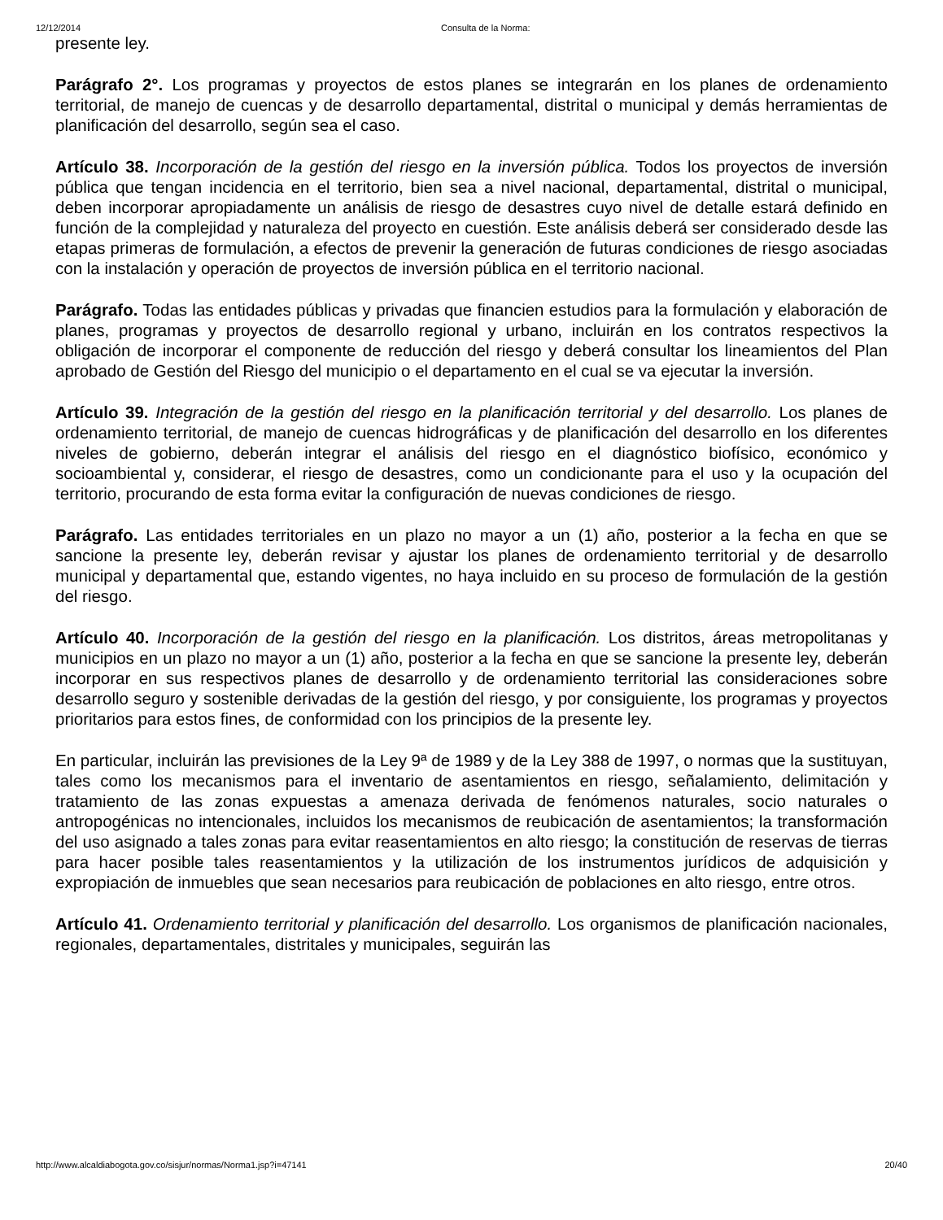12/12/2014 Consulta de la Norma:
presente ley.
Parágrafo 2°. Los programas y proyectos de estos planes se integrarán en los planes de ordenamiento territorial, de manejo de cuencas y de desarrollo departamental, distrital o municipal y demás herramientas de planificación del desarrollo, según sea el caso.
Artículo 38. Incorporación de la gestión del riesgo en la inversión pública. Todos los proyectos de inversión pública que tengan incidencia en el territorio, bien sea a nivel nacional, departamental, distrital o municipal, deben incorporar apropiadamente un análisis de riesgo de desastres cuyo nivel de detalle estará definido en función de la complejidad y naturaleza del proyecto en cuestión. Este análisis deberá ser considerado desde las etapas primeras de formulación, a efectos de prevenir la generación de futuras condiciones de riesgo asociadas con la instalación y operación de proyectos de inversión pública en el territorio nacional.
Parágrafo. Todas las entidades públicas y privadas que financien estudios para la formulación y elaboración de planes, programas y proyectos de desarrollo regional y urbano, incluirán en los contratos respectivos la obligación de incorporar el componente de reducción del riesgo y deberá consultar los lineamientos del Plan aprobado de Gestión del Riesgo del municipio o el departamento en el cual se va ejecutar la inversión.
Artículo 39. Integración de la gestión del riesgo en la planificación territorial y del desarrollo. Los planes de ordenamiento territorial, de manejo de cuencas hidrográficas y de planificación del desarrollo en los diferentes niveles de gobierno, deberán integrar el análisis del riesgo en el diagnóstico biofísico, económico y socioambiental y, considerar, el riesgo de desastres, como un condicionante para el uso y la ocupación del territorio, procurando de esta forma evitar la configuración de nuevas condiciones de riesgo.
Parágrafo. Las entidades territoriales en un plazo no mayor a un (1) año, posterior a la fecha en que se sancione la presente ley, deberán revisar y ajustar los planes de ordenamiento territorial y de desarrollo municipal y departamental que, estando vigentes, no haya incluido en su proceso de formulación de la gestión del riesgo.
Artículo 40. Incorporación de la gestión del riesgo en la planificación. Los distritos, áreas metropolitanas y municipios en un plazo no mayor a un (1) año, posterior a la fecha en que se sancione la presente ley, deberán incorporar en sus respectivos planes de desarrollo y de ordenamiento territorial las consideraciones sobre desarrollo seguro y sostenible derivadas de la gestión del riesgo, y por consiguiente, los programas y proyectos prioritarios para estos fines, de conformidad con los principios de la presente ley.
En particular, incluirán las previsiones de la Ley 9ª de 1989 y de la Ley 388 de 1997, o normas que la sustituyan, tales como los mecanismos para el inventario de asentamientos en riesgo, señalamiento, delimitación y tratamiento de las zonas expuestas a amenaza derivada de fenómenos naturales, socio naturales o antropogénicas no intencionales, incluidos los mecanismos de reubicación de asentamientos; la transformación del uso asignado a tales zonas para evitar reasentamientos en alto riesgo; la constitución de reservas de tierras para hacer posible tales reasentamientos y la utilización de los instrumentos jurídicos de adquisición y expropiación de inmuebles que sean necesarios para reubicación de poblaciones en alto riesgo, entre otros.
Artículo 41. Ordenamiento territorial y planificación del desarrollo. Los organismos de planificación nacionales, regionales, departamentales, distritales y municipales, seguirán las
http://www.alcaldiabogota.gov.co/sisjur/normas/Norma1.jsp?i=47141 20/40